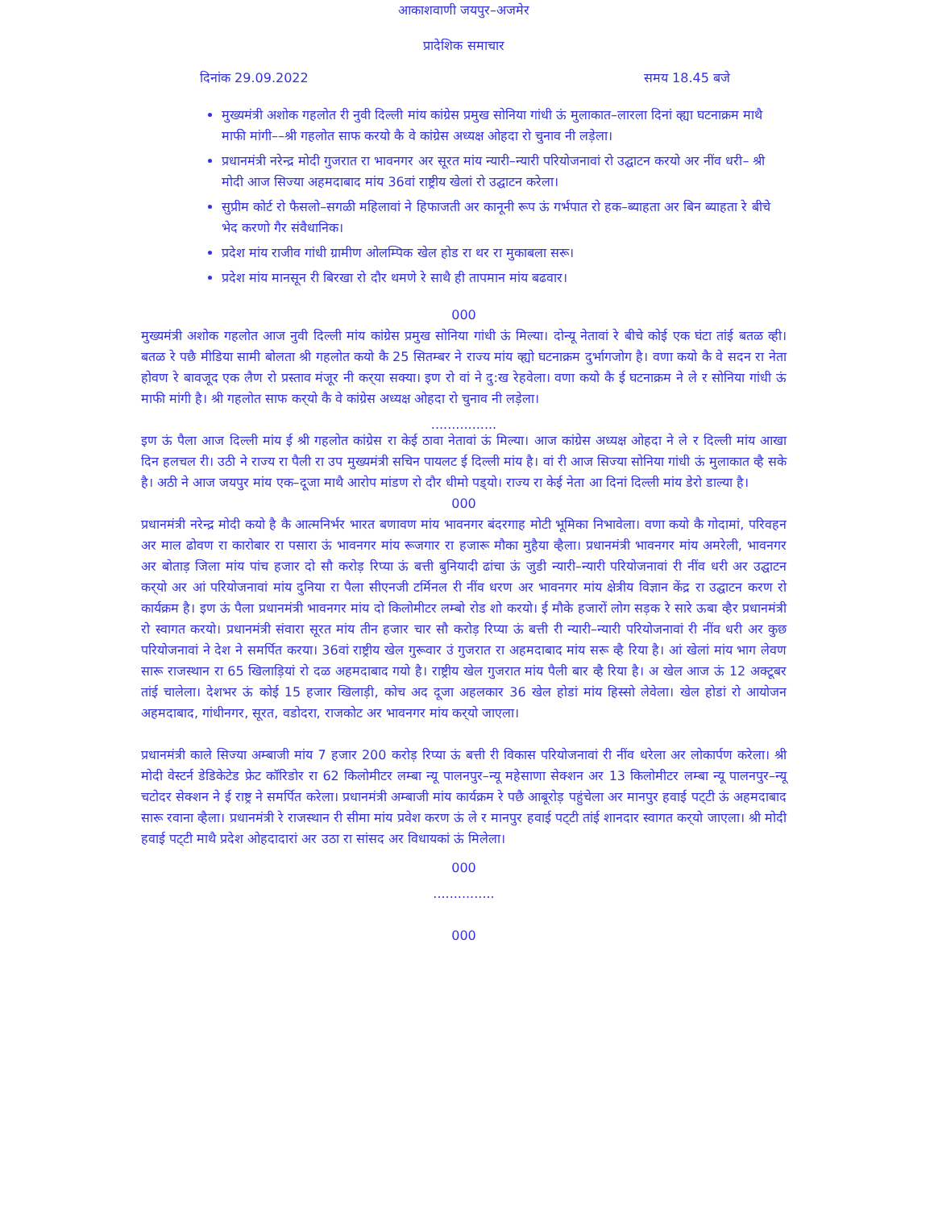आकाशवाणी जयपुर–अजमेर
प्रादेशिक समाचार
दिनांक 29.09.2022 समय 18.45 बजे
मुख्यमंत्री अशोक गहलोत री नुवी दिल्ली मांय कांग्रेस प्रमुख सोनिया गांधी ऊं मुलाकात–लारला दिनां व्ह्या घटनाक्रम माथै माफी मांगी––श्री गहलोत साफ करयो कै वे कांग्रेस अध्यक्ष ओहदा रो चुनाव नी लड़ेला।
प्रधानमंत्री नरेन्द्र मोदी गुजरात रा भावनगर अर सूरत मांय न्यारी–न्यारी परियोजनावां रो उद्घाटन करयो अर नींव धरी– श्री मोदी आज सिज्या अहमदाबाद मांय 36वां राष्ट्रीय खेलां रो उद्घाटन करेला।
सुप्रीम कोर्ट रो फैसलो–सगळी महिलावां ने हिफाजती अर कानूनी रूप ऊं गर्भपात रो हक–ब्याहता अर बिन ब्याहता रे बीचे भेद करणो गैर संवैधानिक।
प्रदेश मांय राजीव गांधी ग्रामीण ओलम्पिक खेल होड रा थर रा मुकाबला सरू।
प्रदेश मांय मानसून री बिरखा रो दौर थमणे रे साथै ही तापमान मांय बढवार।
000
मुख्यमंत्री अशोक गहलोत आज नुवी दिल्ली मांय कांग्रेस प्रमुख सोनिया गांधी ऊं मिल्या। दोन्यू नेतावां रे बीचे कोई एक घंटा तांई बतळ व्ही। बतळ रे पछै मीडिया सामी बोलता श्री गहलोत कयो कै 25 सितम्बर ने राज्य मांय व्ह्यो घटनाक्रम दुर्भागजोग है। वणा कयो कै वे सदन रा नेता होवण रे बावजूद एक लैण रो प्रस्ताव मंजूर नी कर्‌या सक्या। इण रो वां ने दु:ख रेहवेला। वणा कयो कै ई घटनाक्रम ने ले र सोनिया गांधी ऊं माफी मांगी है। श्री गहलोत साफ कर्‌यो कै वे कांग्रेस अध्यक्ष ओहदा रो चुनाव नी लड़ेला।
................
इण ऊं पैला आज दिल्ली मांय ई श्री गहलोत कांग्रेस रा केई ठावा नेतावां ऊं मिल्या। आज कांग्रेस अध्यक्ष ओहदा ने ले र दिल्ली मांय आखा दिन हलचल री। उठी ने राज्य रा पैली रा उप मुख्यमंत्री सचिन पायलट ई दिल्ली मांय है। वां री आज सिज्या सोनिया गांधी ऊं मुलाकात व्है सके है। अठी ने आज जयपुर मांय एक–दूजा माथै आरोप मांडण रो दौर धीमो पड्‌यो। राज्य रा केई नेता आ दिनां दिल्ली मांय डेरो डाल्या है।
000
प्रधानमंत्री नरेन्द्र मोदी कयो है कै आत्मनिर्भर भारत बणावण मांय भावनगर बंदरगाह मोटी भूमिका निभावेला। वणा कयो कै गोदामां, परिवहन अर माल ढोवण रा कारोबार रा पसारा ऊं भावनगर मांय रूजगार रा हजारू मौका मुहैया व्हैला। प्रधानमंत्री भावनगर मांय अमरेली, भावनगर अर बोताड़ जिला मांय पांच हजार दो सौ करोड़ रिप्या ऊं बत्ती बुनियादी ढांचा ऊं जुडी न्यारी–न्यारी परियोजनावां री नींव धरी अर उद्घाटन कर्‌यो अर आं परियोजनावां मांय दुनिया रा पैला सीएनजी टर्मिनल री नींव धरण अर भावनगर मांय क्षेत्रीय विज्ञान केंद्र रा उद्घाटन करण रो कार्यक्रम है। इण ऊं पैला प्रधानमंत्री भावनगर मांय दो किलोमीटर लम्बो रोड शो करयो। ई मौके हजारों लोग सड़क रे सारे ऊबा व्हैर प्रधानमंत्री रो स्वागत करयो। प्रधानमंत्री संवारा सूरत मांय तीन हजार चार सौ करोड़ रिप्या ऊं बत्ती री न्यारी–न्यारी परियोजनावां री नींव धरी अर कुछ परियोजनावां ने देश ने समर्पित करया। 36वां राष्ट्रीय खेल गुरूवार उं गुजरात रा अहमदाबाद मांय सरू व्है रिया है। आं खेलां मांय भाग लेवण सारू राजस्थान रा 65 खिलाड़ियां रो दळ अहमदाबाद गयो है। राष्ट्रीय खेल गुजरात मांय पैली बार व्है रिया है। अ खेल आज ऊं 12 अक्टूबर तांई चालेला। देशभर ऊं कोई 15 हजार खिलाड़ी, कोच अद दूजा अहलकार 36 खेल होडां मांय हिस्सो लेवेला। खेल होडां रो आयोजन अहमदाबाद, गांधीनगर, सूरत, वडोदरा, राजकोट अर भावनगर मांय कर्‌यो जाएला।
प्रधानमंत्री काले सिज्या अम्बाजी मांय 7 हजार 200 करोड़ रिप्या ऊं बत्ती री विकास परियोजनावां री नींव धरेला अर लोकार्पण करेला। श्री मोदी वेस्टर्न डेडिकेटेड फ्रेट कॉरिडोर रा 62 किलोमीटर लम्बा न्यू पालनपुर–न्यू महेसाणा सेक्शन अर 13 किलोमीटर लम्बा न्यू पालनपुर–न्यू चटोदर सेक्शन ने ई राष्ट्र ने समर्पित करेला। प्रधानमंत्री अम्बाजी मांय कार्यक्रम रे पछै आबूरोड़ पहुंचेला अर मानपुर हवाई पट्‌टी ऊं अहमदाबाद सारू रवाना व्हैला। प्रधानमंत्री रे राजस्थान री सीमा मांय प्रवेश करण ऊं ले र मानपुर हवाई पट्‌टी तांई शानदार स्वागत कर्‌यो जाएला। श्री मोदी हवाई पट्‌टी माथै प्रदेश ओहदादारां अर उठा रा सांसद अर विधायकां ऊं मिलेला।
000
...............
000